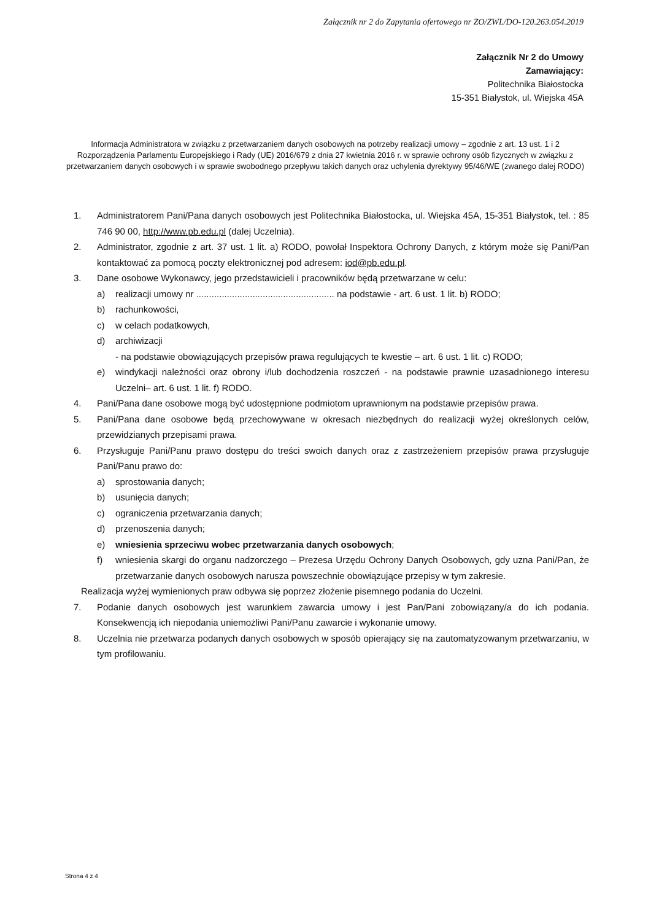Załącznik nr 2 do Zapytania ofertowego nr ZO/ZWL/DO-120.263.054.2019
Załącznik Nr 2 do Umowy
Zamawiający:
Politechnika Białostocka
15-351 Białystok, ul. Wiejska 45A
Informacja Administratora w związku z przetwarzaniem danych osobowych na potrzeby realizacji umowy – zgodnie z art. 13 ust. 1 i 2 Rozporządzenia Parlamentu Europejskiego i Rady (UE) 2016/679 z dnia 27 kwietnia 2016 r. w sprawie ochrony osób fizycznych w związku z przetwarzaniem danych osobowych i w sprawie swobodnego przepływu takich danych oraz uchylenia dyrektywy 95/46/WE (zwanego dalej RODO)
1. Administratorem Pani/Pana danych osobowych jest Politechnika Białostocka, ul. Wiejska 45A, 15-351 Białystok, tel. : 85 746 90 00, http://www.pb.edu.pl (dalej Uczelnia).
2. Administrator, zgodnie z art. 37 ust. 1 lit. a) RODO, powołał Inspektora Ochrony Danych, z którym może się Pani/Pan kontaktować za pomocą poczty elektronicznej pod adresem: iod@pb.edu.pl.
3. Dane osobowe Wykonawcy, jego przedstawicieli i pracowników będą przetwarzane w celu:
a) realizacji umowy nr ...................................................... na podstawie - art. 6 ust. 1 lit. b) RODO;
b) rachunkowości,
c) w celach podatkowych,
d) archiwizacji
- na podstawie obowiązujących przepisów prawa regulujących te kwestie – art. 6 ust. 1 lit. c) RODO;
e) windykacji należności oraz obrony i/lub dochodzenia roszczeń - na podstawie prawnie uzasadnionego interesu Uczelni– art. 6 ust. 1 lit. f) RODO.
4. Pani/Pana dane osobowe mogą być udostępnione podmiotom uprawnionym na podstawie przepisów prawa.
5. Pani/Pana dane osobowe będą przechowywane w okresach niezbędnych do realizacji wyżej określonych celów, przewidzianych przepisami prawa.
6. Przysługuje Pani/Panu prawo dostępu do treści swoich danych oraz z zastrzeżeniem przepisów prawa przysługuje Pani/Panu prawo do:
a) sprostowania danych;
b) usunięcia danych;
c) ograniczenia przetwarzania danych;
d) przenoszenia danych;
e) wniesienia sprzeciwu wobec przetwarzania danych osobowych;
f) wniesienia skargi do organu nadzorczego – Prezesa Urzędu Ochrony Danych Osobowych, gdy uzna Pani/Pan, że przetwarzanie danych osobowych narusza powszechnie obowiązujące przepisy w tym zakresie.
Realizacja wyżej wymienionych praw odbywa się poprzez złożenie pisemnego podania do Uczelni.
7. Podanie danych osobowych jest warunkiem zawarcia umowy i jest Pan/Pani zobowiązany/a do ich podania. Konsekwencją ich niepodania uniemożliwi Pani/Panu zawarcie i wykonanie umowy.
8. Uczelnia nie przetwarza podanych danych osobowych w sposób opierający się na zautomatyzowanym przetwarzaniu, w tym profilowaniu.
Strona 4 z 4